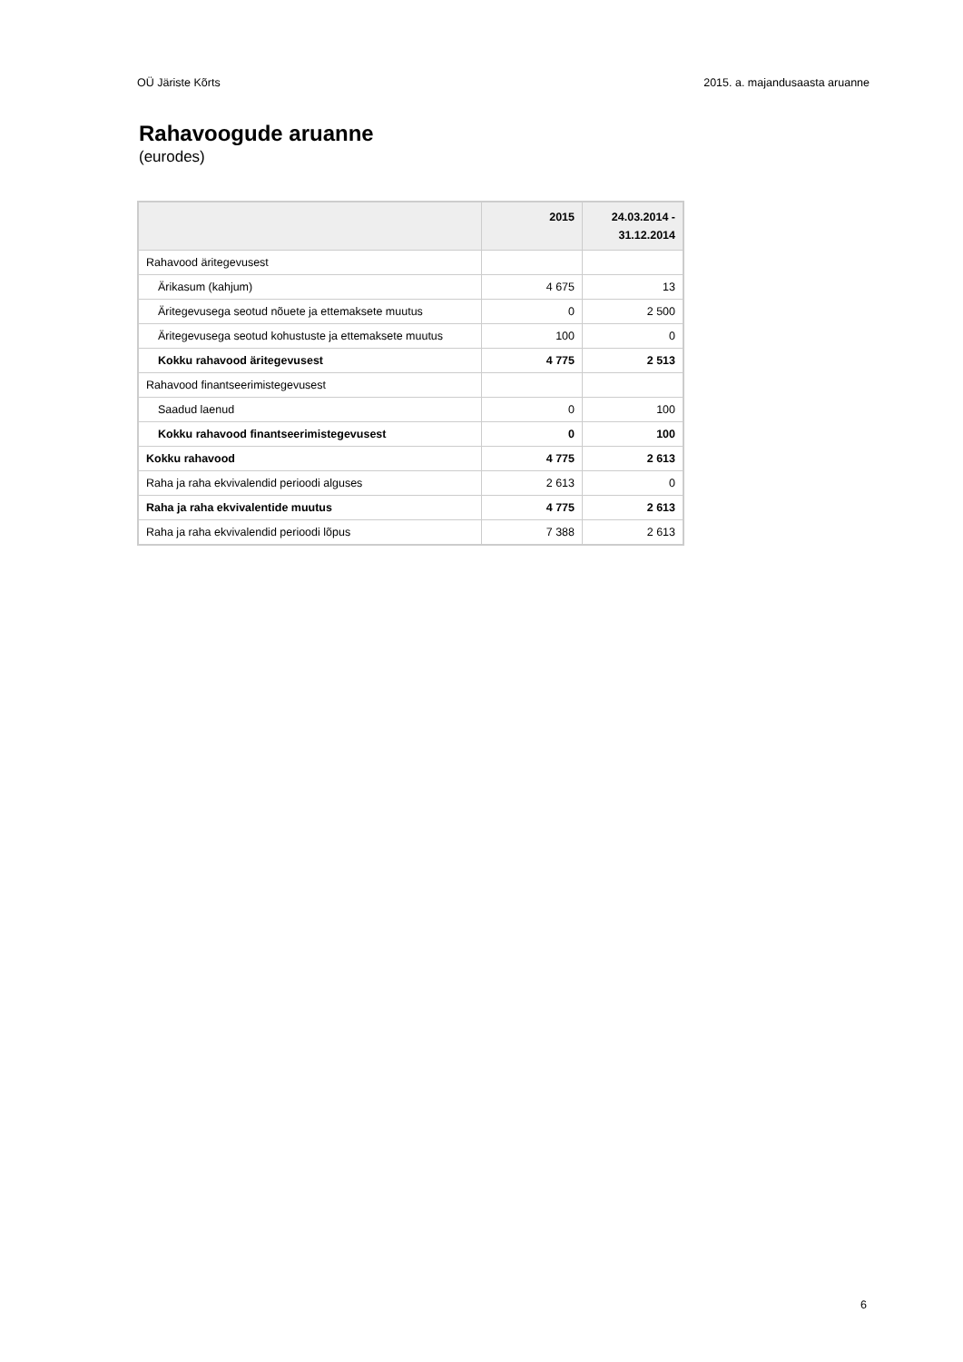OÜ Järiste Kõrts 2015. a. majandusaasta aruanne
Rahavoogude aruanne
(eurodes)
| | 2015 | 24.03.2014 - 31.12.2014 |
| --- | --- | --- |
| Rahavood äritegevusest | | |
| Ärikasum (kahjum) | 4 675 | 13 |
| Äritegevusega seotud nõuete ja ettemaksete muutus | 0 | 2 500 |
| Äritegevusega seotud kohustuste ja ettemaksete muutus | 100 | 0 |
| Kokku rahavood äritegevusest | 4 775 | 2 513 |
| Rahavood finantseerimistegevusest | | |
| Saadud laenud | 0 | 100 |
| Kokku rahavood finantseerimistegevusest | 0 | 100 |
| Kokku rahavood | 4 775 | 2 613 |
| Raha ja raha ekvivalendid perioodi alguses | 2 613 | 0 |
| Raha ja raha ekvivalentide muutus | 4 775 | 2 613 |
| Raha ja raha ekvivalendid perioodi lõpus | 7 388 | 2 613 |
6